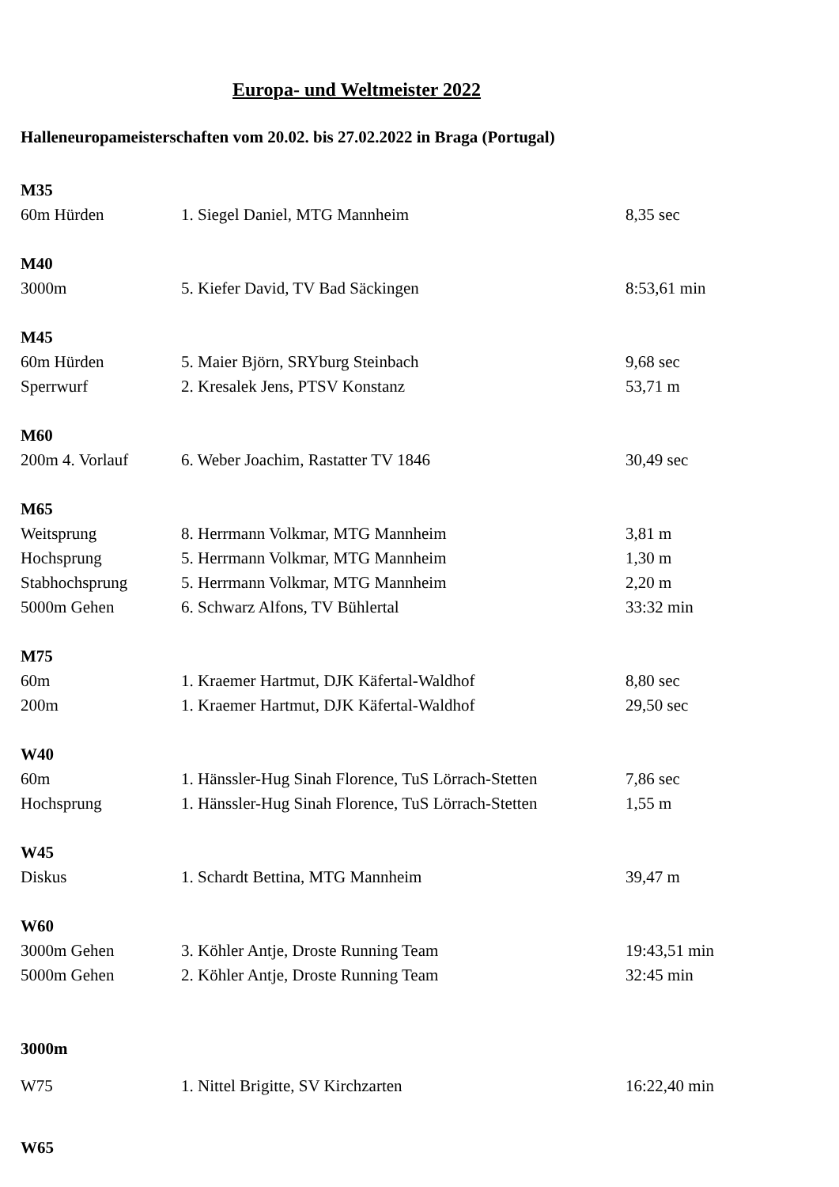Europa- und Weltmeister 2022
Halleneuropameisterschaften vom 20.02. bis 27.02.2022 in Braga (Portugal)
| M35 | | |
| --- | --- | --- |
| 60m Hürden | 1. Siegel Daniel, MTG Mannheim | 8,35 sec |
| M40 | | |
| 3000m | 5. Kiefer David, TV Bad Säckingen | 8:53,61 min |
| M45 | | |
| 60m Hürden | 5. Maier Björn, SRYburg Steinbach | 9,68 sec |
| Sperrwurf | 2. Kresalek Jens, PTSV Konstanz | 53,71 m |
| M60 | | |
| 200m 4. Vorlauf | 6. Weber Joachim, Rastatter TV 1846 | 30,49 sec |
| M65 | | |
| Weitsprung | 8. Herrmann Volkmar, MTG Mannheim | 3,81 m |
| Hochsprung | 5. Herrmann Volkmar, MTG Mannheim | 1,30 m |
| Stabhochsprung | 5. Herrmann Volkmar, MTG Mannheim | 2,20 m |
| 5000m Gehen | 6. Schwarz Alfons, TV Bühlertal | 33:32 min |
| M75 | | |
| 60m | 1. Kraemer Hartmut, DJK Käfertal-Waldhof | 8,80 sec |
| 200m | 1. Kraemer Hartmut, DJK Käfertal-Waldhof | 29,50 sec |
| W40 | | |
| 60m | 1. Hänssler-Hug Sinah Florence, TuS Lörrach-Stetten | 7,86 sec |
| Hochsprung | 1. Hänssler-Hug Sinah Florence, TuS Lörrach-Stetten | 1,55 m |
| W45 | | |
| Diskus | 1. Schardt Bettina, MTG Mannheim | 39,47 m |
| W60 | | |
| 3000m Gehen | 3. Köhler Antje, Droste Running Team | 19:43,51 min |
| 5000m Gehen | 2. Köhler Antje, Droste Running Team | 32:45 min |
| 3000m | | |
| W75 | 1. Nittel Brigitte, SV Kirchzarten | 16:22,40 min |
| W65 | | |